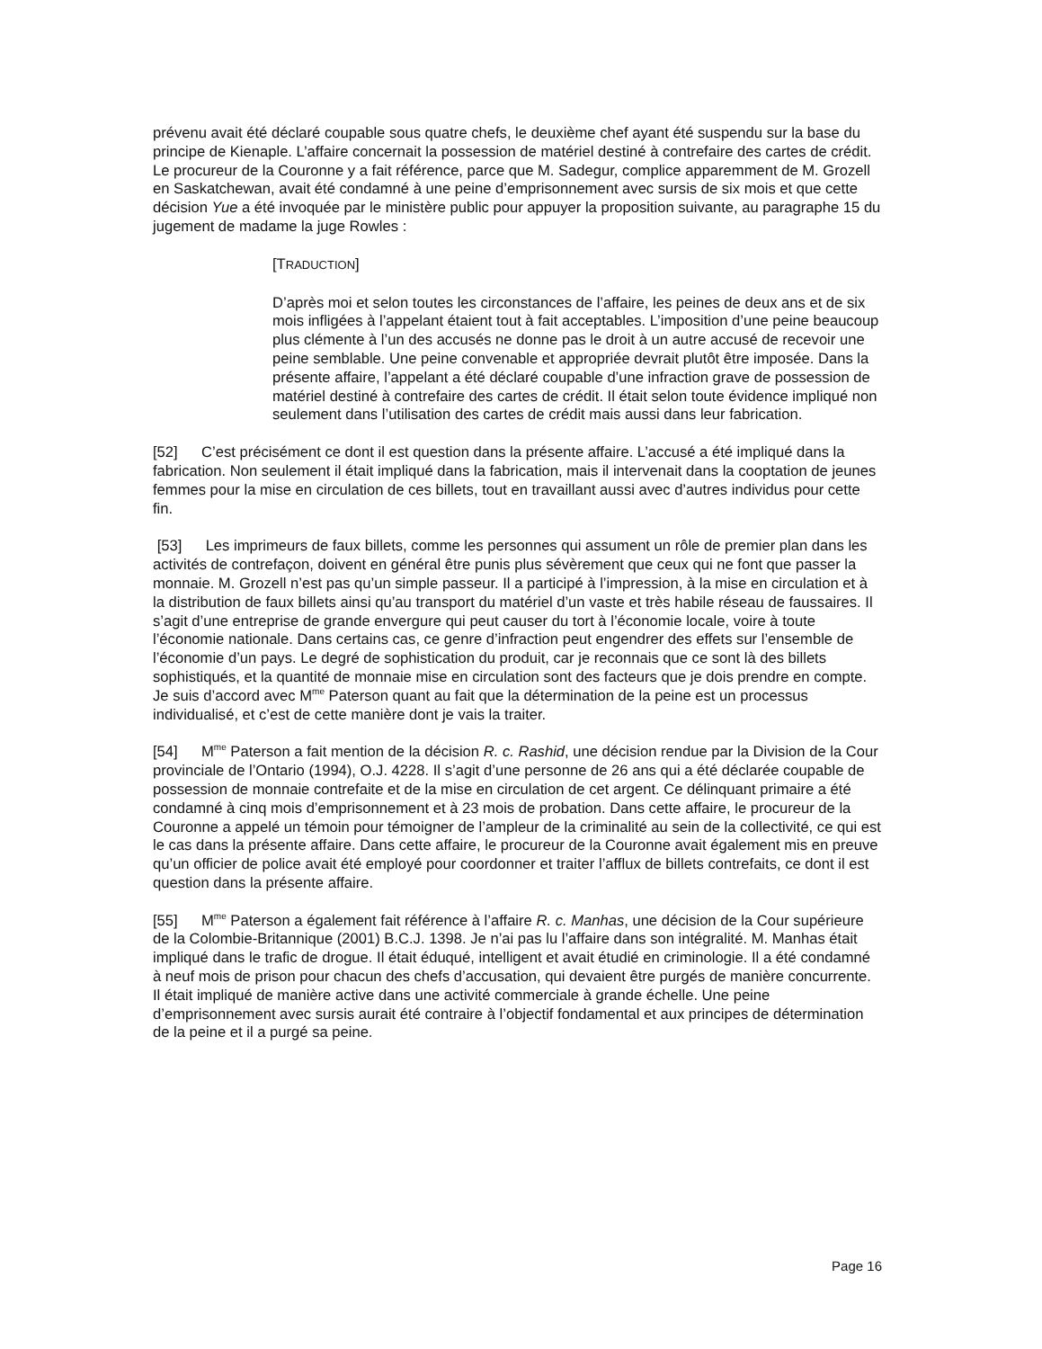prévenu avait été déclaré coupable sous quatre chefs, le deuxième chef ayant été suspendu sur la base du principe de Kienaple. L’affaire concernait la possession de matériel destiné à contrefaire des cartes de crédit. Le procureur de la Couronne y a fait référence, parce que M. Sadegur, complice apparemment de M. Grozell en Saskatchewan, avait été condamné à une peine d’emprisonnement avec sursis de six mois et que cette décision Yue a été invoquée par le ministère public pour appuyer la proposition suivante, au paragraphe 15 du jugement de madame la juge Rowles :
[TRADUCTION]
D’après moi et selon toutes les circonstances de l’affaire, les peines de deux ans et de six mois infligées à l’appelant étaient tout à fait acceptables. L’imposition d’une peine beaucoup plus clémente à l’un des accusés ne donne pas le droit à un autre accusé de recevoir une peine semblable. Une peine convenable et appropriée devrait plutôt être imposée. Dans la présente affaire, l’appelant a été déclaré coupable d’une infraction grave de possession de matériel destiné à contrefaire des cartes de crédit. Il était selon toute évidence impliqué non seulement dans l’utilisation des cartes de crédit mais aussi dans leur fabrication.
[52] C’est précisément ce dont il est question dans la présente affaire. L’accusé a été impliqué dans la fabrication. Non seulement il était impliqué dans la fabrication, mais il intervenait dans la cooptation de jeunes femmes pour la mise en circulation de ces billets, tout en travaillant aussi avec d’autres individus pour cette fin.
[53] Les imprimeurs de faux billets, comme les personnes qui assument un rôle de premier plan dans les activités de contrefaçon, doivent en général être punis plus sévèrement que ceux qui ne font que passer la monnaie. M. Grozell n’est pas qu’un simple passeur. Il a participé à l’impression, à la mise en circulation et à la distribution de faux billets ainsi qu’au transport du matériel d’un vaste et très habile réseau de faussaires. Il s’agit d’une entreprise de grande envergure qui peut causer du tort à l’économie locale, voire à toute l’économie nationale. Dans certains cas, ce genre d’infraction peut engendrer des effets sur l’ensemble de l’économie d’un pays. Le degré de sophistication du produit, car je reconnais que ce sont là des billets sophistiqués, et la quantité de monnaie mise en circulation sont des facteurs que je dois prendre en compte. Je suis d’accord avec M<sup>me</sup> Paterson quant au fait que la détermination de la peine est un processus individualisé, et c’est de cette manière dont je vais la traiter.
[54] M<sup>me</sup> Paterson a fait mention de la décision R. c. Rashid, une décision rendue par la Division de la Cour provinciale de l’Ontario (1994), O.J. 4228. Il s’agit d’une personne de 26 ans qui a été déclarée coupable de possession de monnaie contrefaite et de la mise en circulation de cet argent. Ce délinquant primaire a été condamné à cinq mois d’emprisonnement et à 23 mois de probation. Dans cette affaire, le procureur de la Couronne a appelé un témoin pour témoigner de l’ampleur de la criminalité au sein de la collectivité, ce qui est le cas dans la présente affaire. Dans cette affaire, le procureur de la Couronne avait également mis en preuve qu’un officier de police avait été employé pour coordonner et traiter l’afflux de billets contrefaits, ce dont il est question dans la présente affaire.
[55] M<sup>me</sup> Paterson a également fait référence à l’affaire R. c. Manhas, une décision de la Cour supérieure de la Colombie-Britannique (2001) B.C.J. 1398. Je n’ai pas lu l’affaire dans son intégralité. M. Manhas était impliqué dans le trafic de drogue. Il était éduqué, intelligent et avait étudié en criminologie. Il a été condamné à neuf mois de prison pour chacun des chefs d’accusation, qui devaient être purgés de manière concurrente. Il était impliqué de manière active dans une activité commerciale à grande échelle. Une peine d’emprisonnement avec sursis aurait été contraire à l’objectif fondamental et aux principes de détermination de la peine et il a purgé sa peine.
Page 16